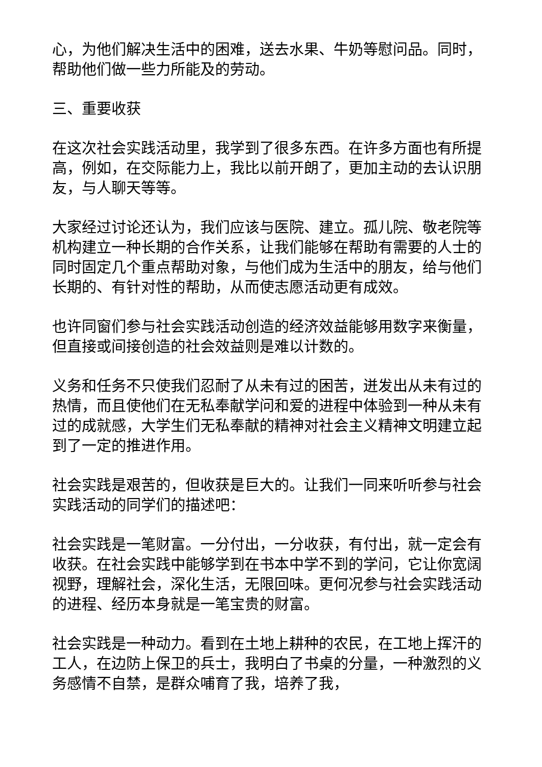心，为他们解决生活中的困难，送去水果、牛奶等慰问品。同时，帮助他们做一些力所能及的劳动。
三、重要收获
在这次社会实践活动里，我学到了很多东西。在许多方面也有所提高，例如，在交际能力上，我比以前开朗了，更加主动的去认识朋友，与人聊天等等。
大家经过讨论还认为，我们应该与医院、建立。孤儿院、敬老院等机构建立一种长期的合作关系，让我们能够在帮助有需要的人士的同时固定几个重点帮助对象，与他们成为生活中的朋友，给与他们长期的、有针对性的帮助，从而使志愿活动更有成效。
也许同窗们参与社会实践活动创造的经济效益能够用数字来衡量，但直接或间接创造的社会效益则是难以计数的。
义务和任务不只使我们忍耐了从未有过的困苦，迸发出从未有过的热情，而且使他们在无私奉献学问和爱的进程中体验到一种从未有过的成就感，大学生们无私奉献的精神对社会主义精神文明建立起到了一定的推进作用。
社会实践是艰苦的，但收获是巨大的。让我们一同来听听参与社会实践活动的同学们的描述吧：
社会实践是一笔财富。一分付出，一分收获，有付出，就一定会有收获。在社会实践中能够学到在书本中学不到的学问，它让你宽阔视野，理解社会，深化生活，无限回味。更何况参与社会实践活动的进程、经历本身就是一笔宝贵的财富。
社会实践是一种动力。看到在土地上耕种的农民，在工地上挥汗的工人，在边防上保卫的兵士，我明白了书桌的分量，一种激烈的义务感情不自禁，是群众哺育了我，培养了我，